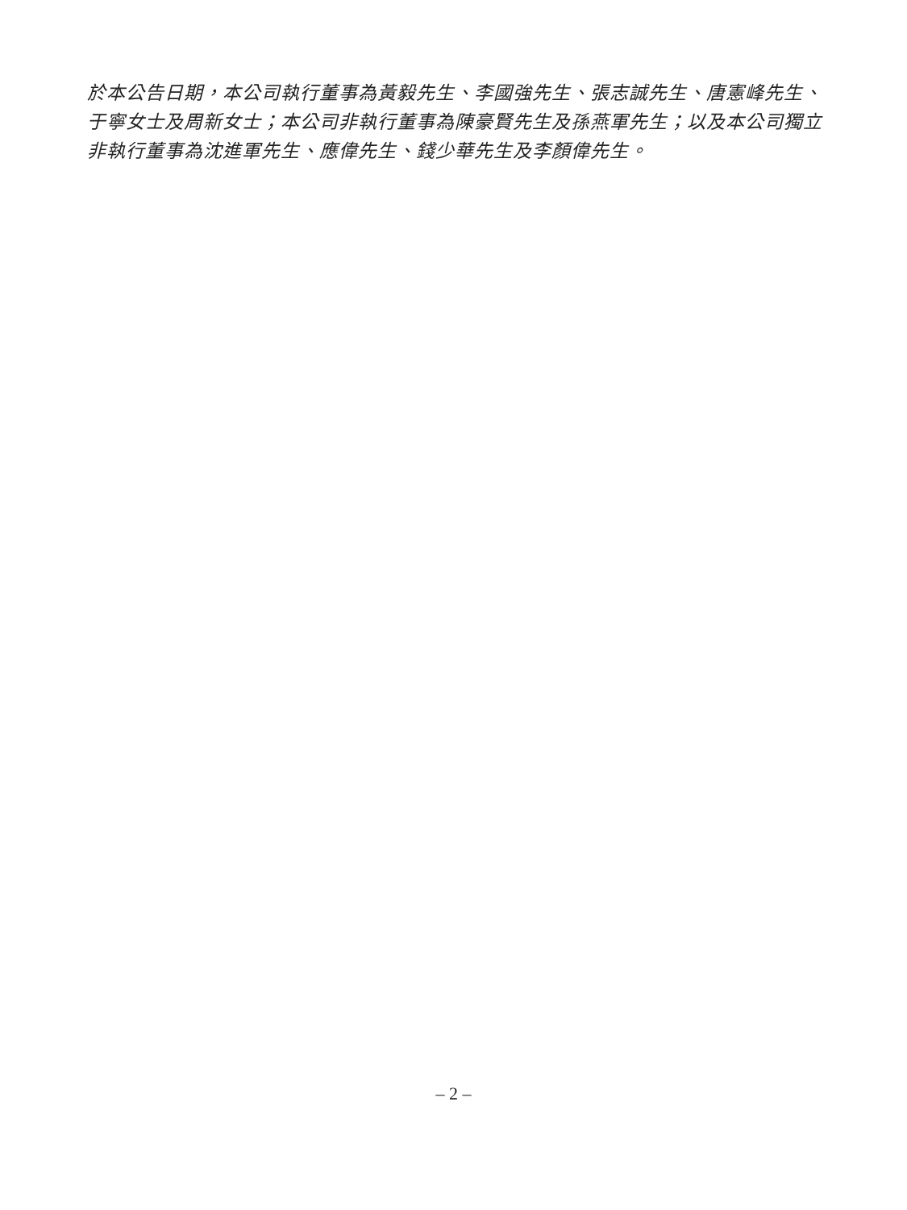於本公告日期，本公司執行董事為黃毅先生、李國強先生、張志誠先生、唐憲峰先生、于寧女士及周新女士；本公司非執行董事為陳豪賢先生及孫燕軍先生；以及本公司獨立非執行董事為沈進軍先生、應偉先生、錢少華先生及李顏偉先生。
– 2 –